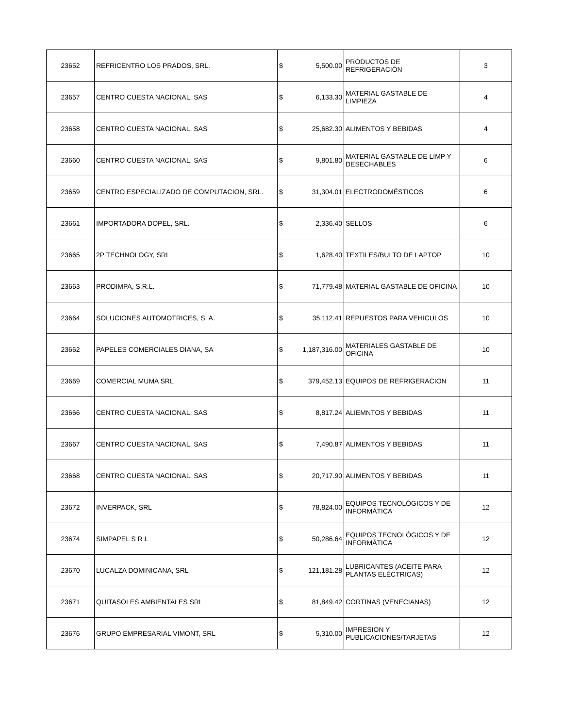| 23652 | REFRICENTRO LOS PRADOS, SRL. | $ | 5,500.00 | PRODUCTOS DE REFRIGERACIÓN | 3 |
| 23657 | CENTRO CUESTA NACIONAL, SAS | $ | 6,133.30 | MATERIAL GASTABLE DE LIMPIEZA | 4 |
| 23658 | CENTRO CUESTA NACIONAL, SAS | $ | 25,682.30 | ALIMENTOS Y BEBIDAS | 4 |
| 23660 | CENTRO CUESTA NACIONAL, SAS | $ | 9,801.80 | MATERIAL GASTABLE DE LIMP Y DESECHABLES | 6 |
| 23659 | CENTRO ESPECIALIZADO DE COMPUTACION, SRL. | $ | 31,304.01 | ELECTRODOMÉSTICOS | 6 |
| 23661 | IMPORTADORA DOPEL, SRL. | $ | 2,336.40 | SELLOS | 6 |
| 23665 | 2P TECHNOLOGY, SRL | $ | 1,628.40 | TEXTILES/BULTO DE LAPTOP | 10 |
| 23663 | PRODIMPA, S.R.L. | $ | 71,779.48 | MATERIAL GASTABLE DE OFICINA | 10 |
| 23664 | SOLUCIONES AUTOMOTRICES, S. A. | $ | 35,112.41 | REPUESTOS PARA VEHICULOS | 10 |
| 23662 | PAPELES COMERCIALES DIANA, SA | $ | 1,187,316.00 | MATERIALES GASTABLE DE OFICINA | 10 |
| 23669 | COMERCIAL MUMA SRL | $ | 379,452.13 | EQUIPOS DE REFRIGERACION | 11 |
| 23666 | CENTRO CUESTA NACIONAL, SAS | $ | 8,817.24 | ALIEMNTOS Y BEBIDAS | 11 |
| 23667 | CENTRO CUESTA NACIONAL, SAS | $ | 7,490.87 | ALIMENTOS Y BEBIDAS | 11 |
| 23668 | CENTRO CUESTA NACIONAL, SAS | $ | 20,717.90 | ALIMENTOS Y BEBIDAS | 11 |
| 23672 | INVERPACK, SRL | $ | 78,824.00 | EQUIPOS TECNOLÓGICOS Y DE INFORMÁTICA | 12 |
| 23674 | SIMPAPEL S R L | $ | 50,286.64 | EQUIPOS TECNOLÓGICOS Y DE INFORMÁTICA | 12 |
| 23670 | LUCALZA DOMINICANA, SRL | $ | 121,181.28 | LUBRICANTES (ACEITE PARA PLANTAS ELÉCTRICAS) | 12 |
| 23671 | QUITASOLES AMBIENTALES SRL | $ | 81,849.42 | CORTINAS (VENECIANAS) | 12 |
| 23676 | GRUPO EMPRESARIAL VIMONT, SRL | $ | 5,310.00 | IMPRESION Y PUBLICACIONES/TARJETAS | 12 |